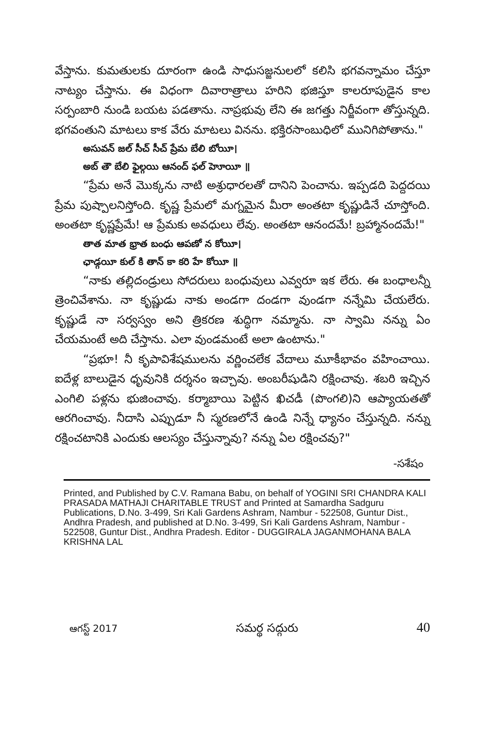వేస్తాను. కుమతులకు దూరంగా ఉండి సాధుసజ్జనులలో కలిసి భగవన్నామం చేస్తూ నాట్యం చేస్తాను. ఈ విధంగా దివారాత్రాలు హరిని భజిస్తూ కాలరూపుడైన కాల సర్పంబారి నుండి బయట పడతాను. నాప్రభువు లేని ఈ జగత్తు నిర్జీవంగా తోస్తున్నది. భగవంతుని మాటలు కాక వేరు మాటలు వినను. భక్తిరసాంబుధిలో మునిగిపోతాను."
అసువన్ జల్ సీచ్ సీచ్ ప్రేమ బేలి బోయీ।
అబ్ తౌ బేలి ఫైల్గయి ఆనంద్ ఫల్ హెూయీ ॥
“ప్రేమ అనే మొక్కను నాటి అశ్రుధారలతో దానిని పెంచాను. ఇప్పడది పెద్దదయి ప్రేమ పుష్పాలనిస్తోంది. కృష్ణ ప్రేమలో మగ్నమైన మీరా అంతటా కృష్ణుడినే చూస్తోంది. అంతటా కృష్ణప్రేమే! ఆ ప్రేమకు అవధులు లేవు. అంతటా ఆనందమే! బ్రహ్మానందమే!"
తాత మాత భ్రాత బంధు ఆపణో న కోయీ।
ఛాడ్గయీ కుల్ కి తాన్ కా కరి హే కోయీ ॥
“నాకు తల్లిదండ్రులు సోదరులు బంధువులు ఎవ్వరూ ఇక లేరు. ఈ బంధాలన్నీ త్రెంచివేశాను. నా కృష్ణుడు నాకు అండగా దండగా వుండగా నన్నేమి చేయలేరు. కృష్ణుడే నా సర్వస్వం అని త్రికరణ శుద్ధిగా నమ్మాను. నా స్వామి నన్ను ఏం చేయమంటే అది చేస్తాను. ఎలా వుండమంటే అలా ఉంటాను."
“ప్రభూ! నీ కృపావిశేషములను వర్ణించలేక వేదాలు మూకీభావం వహించాయి. ఐదేళ్ల బాలుడైన ధృవునికి దర్శనం ఇచ్చావు. అంబరీషుడిని రక్షించావు. శబరి ఇచ్చిన ఎంగిలి పళ్లను భుజించావు. కర్మాబాయి పెట్టిన ఖిచడీ (పొంగలి)ని ఆప్యాయతతో ఆరగించావు. నీదాసి ఎప్పుడూ నీ స్మరణలోనే ఉండి నిన్నే ధ్యానం చేస్తున్నది. నన్ను రక్షించటానికి ఎందుకు ఆలస్యం చేస్తున్నావు? నన్ను ఏల రక్షించవు?"
-సశేషం
Printed, and Published by C.V. Ramana Babu, on behalf of YOGINI SRI CHANDRA KALI PRASADA MATHAJI CHARITABLE TRUST and Printed at Samardha Sadguru Publications, D.No. 3-499, Sri Kali Gardens Ashram, Nambur - 522508, Guntur Dist., Andhra Pradesh, and published at D.No. 3-499, Sri Kali Gardens Ashram, Nambur - 522508, Guntur Dist., Andhra Pradesh. Editor - DUGGIRALA JAGANMOHANA BALA KRISHNA LAL
ఆగస్ట్ 2017 సమర్థ సద్గురు 40